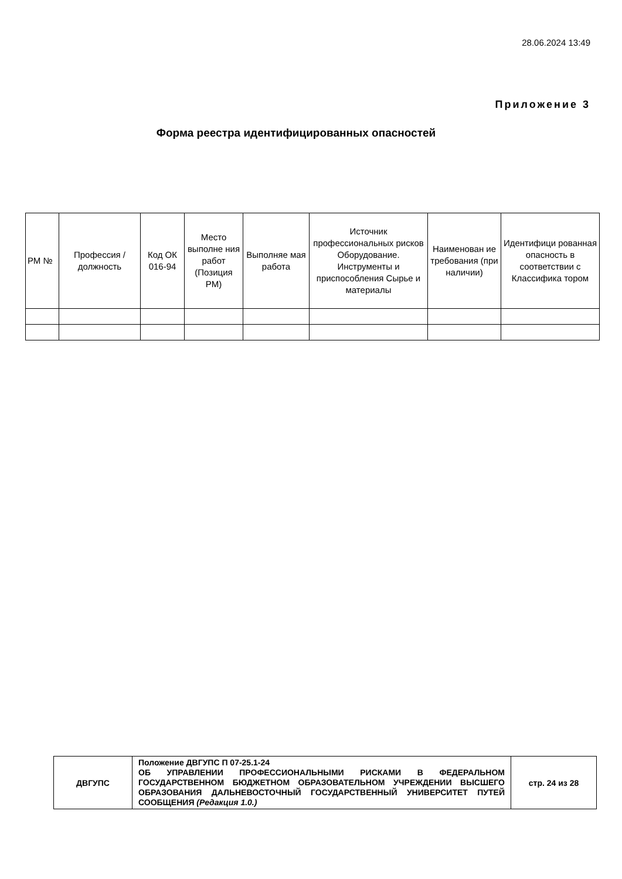28.06.2024 13:49
Приложение 3
Форма реестра идентифицированных опасностей
| РМ № | Профессия / должность | Код ОК 016-94 | Место выполне ния работ (Позиция РМ) | Выполняе мая работа | Источник профессиональных рисков Оборудование. Инструменты и приспособления Сырье и материалы | Наименован ие требования (при наличии) | Идентифици рованная опасность в соответствии с Классифика тором |
| --- | --- | --- | --- | --- | --- | --- | --- |
| ДВГУПС | Положение ДВГУПС П 07-25.1-24 ОБ УПРАВЛЕНИИ ПРОФЕССИОНАЛЬНЫМИ РИСКАМИ В ФЕДЕРАЛЬНОМ ГОСУДАРСТВЕННОМ БЮДЖЕТНОМ ОБРАЗОВАТЕЛЬНОМ УЧРЕЖДЕНИИ ВЫСШЕГО ОБРАЗОВАНИЯ ДАЛЬНЕВОСТОЧНЫЙ ГОСУДАРСТВЕННЫЙ УНИВЕРСИТЕТ ПУТЕЙ СООБЩЕНИЯ (Редакция 1.0.) | стр. 24 из 28 |